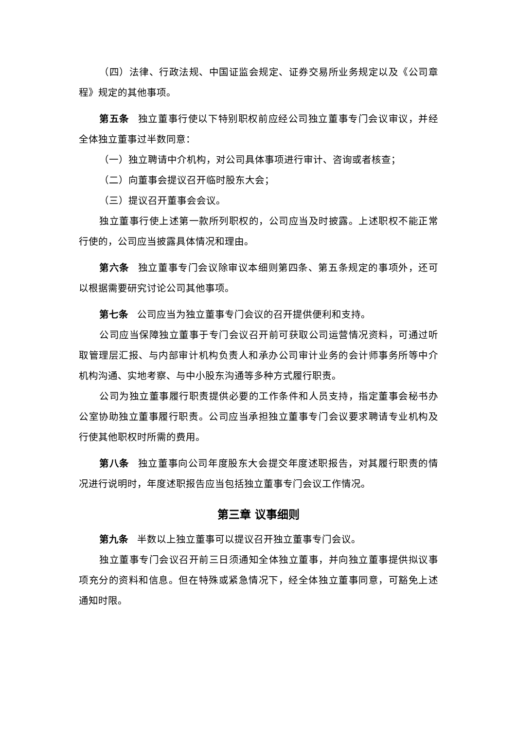（四）法律、行政法规、中国证监会规定、证券交易所业务规定以及《公司章程》规定的其他事项。
第五条 独立董事行使以下特别职权前应经公司独立董事专门会议审议，并经全体独立董事过半数同意：
（一）独立聘请中介机构，对公司具体事项进行审计、咨询或者核查；
（二）向董事会提议召开临时股东大会；
（三）提议召开董事会会议。
独立董事行使上述第一款所列职权的，公司应当及时披露。上述职权不能正常行使的，公司应当披露具体情况和理由。
第六条 独立董事专门会议除审议本细则第四条、第五条规定的事项外，还可以根据需要研究讨论公司其他事项。
第七条 公司应当为独立董事专门会议的召开提供便利和支持。
公司应当保障独立董事于专门会议召开前可获取公司运营情况资料，可通过听取管理层汇报、与内部审计机构负责人和承办公司审计业务的会计师事务所等中介机构沟通、实地考察、与中小股东沟通等多种方式履行职责。
公司为独立董事履行职责提供必要的工作条件和人员支持，指定董事会秘书办公室协助独立董事履行职责。公司应当承担独立董事专门会议要求聘请专业机构及行使其他职权时所需的费用。
第八条 独立董事向公司年度股东大会提交年度述职报告，对其履行职责的情况进行说明时，年度述职报告应当包括独立董事专门会议工作情况。
第三章 议事细则
第九条 半数以上独立董事可以提议召开独立董事专门会议。
独立董事专门会议召开前三日须通知全体独立董事，并向独立董事提供拟议事项充分的资料和信息。但在特殊或紧急情况下，经全体独立董事同意，可豁免上述通知时限。